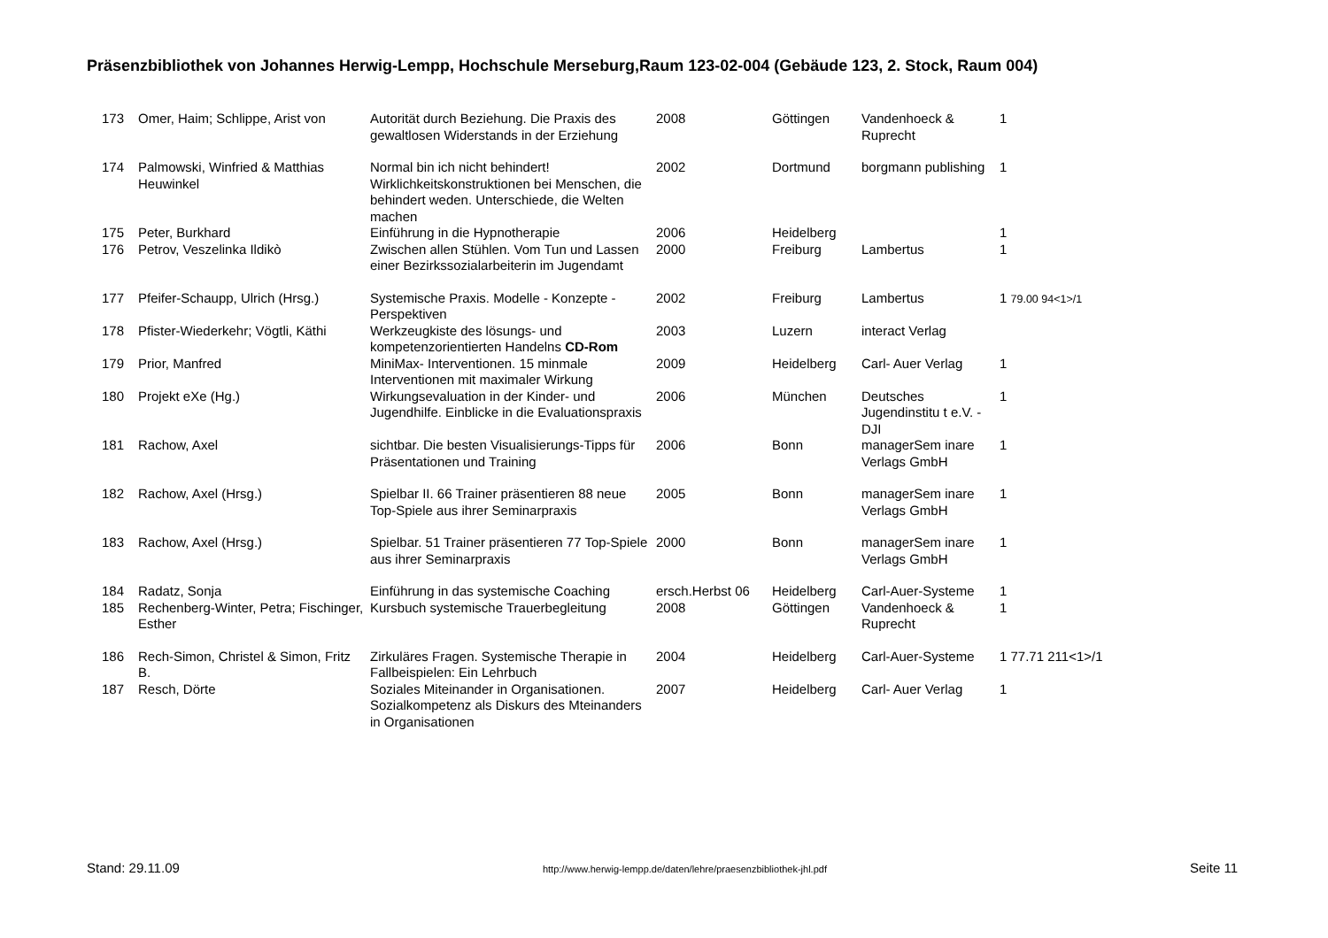Präsenzbibliothek von Johannes Herwig-Lempp, Hochschule Merseburg,Raum 123-02-004 (Gebäude 123, 2. Stock, Raum 004)
| 173 | Omer, Haim; Schlippe, Arist von | Autorität durch Beziehung. Die Praxis des gewaltlosen Widerstands in der Erziehung | 2008 | Göttingen | Vandenhoeck & Ruprecht | 1 |
| 174 | Palmowski, Winfried & Matthias Heuwinkel | Normal bin ich nicht behindert! Wirklichkeitskonstruktionen bei Menschen, die behindert weden. Unterschiede, die Welten machen | 2002 | Dortmund | borgmann publishing | 1 |
| 175 | Peter, Burkhard | Einführung in die Hypnotherapie | 2006 | Heidelberg | | 1 |
| 176 | Petrov, Veszelinka Ildikò | Zwischen allen Stühlen. Vom Tun und Lassen einer Bezirkssozialarbeiterin im Jugendamt | 2000 | Freiburg | Lambertus | 1 |
| 177 | Pfeifer-Schaupp, Ulrich (Hrsg.) | Systemische Praxis. Modelle - Konzepte - Perspektiven | 2002 | Freiburg | Lambertus | 1 79.00 94<1>/1 |
| 178 | Pfister-Wiederkehr; Vögtli, Käthi | Werkzeugkiste des lösungs- und kompetenzorientierten Handelns CD-Rom | 2003 | Luzern | interact Verlag | |
| 179 | Prior, Manfred | MiniMax- Interventionen. 15 minmale Interventionen mit maximaler Wirkung | 2009 | Heidelberg | Carl- Auer Verlag | 1 |
| 180 | Projekt eXe (Hg.) | Wirkungsevaluation in der Kinder- und Jugendhilfe. Einblicke in die Evaluationspraxis | 2006 | München | Deutsches Jugendinstitu t e.V. - DJI | 1 |
| 181 | Rachow, Axel | sichtbar. Die besten Visualisierungs-Tipps für Präsentationen und Training | 2006 | Bonn | managerSem inare Verlags GmbH | 1 |
| 182 | Rachow, Axel (Hrsg.) | Spielbar II. 66 Trainer präsentieren 88 neue Top-Spiele aus ihrer Seminarpraxis | 2005 | Bonn | managerSem inare Verlags GmbH | 1 |
| 183 | Rachow, Axel (Hrsg.) | Spielbar. 51 Trainer präsentieren 77 Top-Spiele aus ihrer Seminarpraxis | 2000 | Bonn | managerSem inare Verlags GmbH | 1 |
| 184 | Radatz, Sonja | Einführung in das systemische Coaching | ersch.Herbst 06 | Heidelberg | Carl-Auer-Systeme | 1 |
| 185 | Rechenberg-Winter, Petra; Fischinger, Esther | Kursbuch systemische Trauerbegleitung | 2008 | Göttingen | Vandenhoeck & Ruprecht | 1 |
| 186 | Rech-Simon, Christel & Simon, Fritz B. | Zirkuläres Fragen. Systemische Therapie in Fallbeispielen: Ein Lehrbuch | 2004 | Heidelberg | Carl-Auer-Systeme | 1 77.71 211<1>/1 |
| 187 | Resch, Dörte | Soziales Miteinander in Organisationen. Sozialkompetenz als Diskurs des Mteinanders in Organisationen | 2007 | Heidelberg | Carl- Auer Verlag | 1 |
Stand: 29.11.09 http://www.herwig-lempp.de/daten/lehre/praesenzbibliothek-jhl.pdf Seite 11